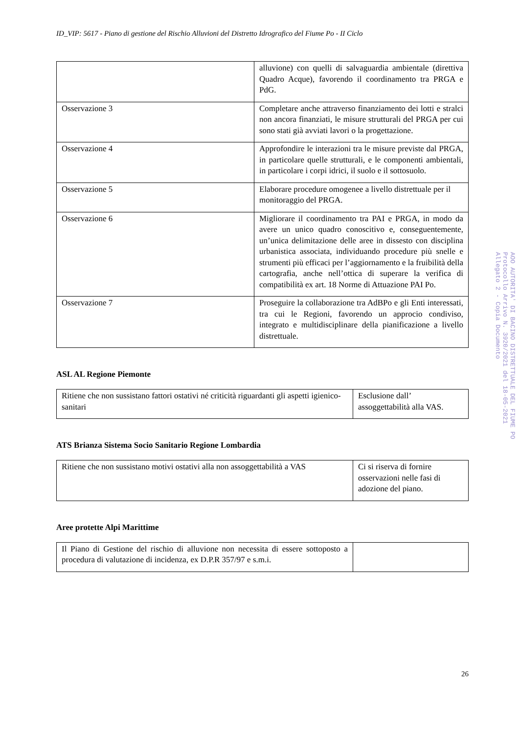ID_VIP: 5617 - Piano di gestione del Rischio Alluvioni del Distretto Idrografico del Fiume Po - II Ciclo
| | alluvione) con quelli di salvaguardia ambientale (direttiva Quadro Acque), favorendo il coordinamento tra PRGA e PdG. |
| Osservazione 3 | Completare anche attraverso finanziamento dei lotti e stralci non ancora finanziati, le misure strutturali del PRGA per cui sono stati già avviati lavori o la progettazione. |
| Osservazione 4 | Approfondire le interazioni tra le misure previste dal PRGA, in particolare quelle strutturali, e le componenti ambientali, in particolare i corpi idrici, il suolo e il sottosuolo. |
| Osservazione 5 | Elaborare procedure omogenee a livello distrettuale per il monitoraggio del PRGA. |
| Osservazione 6 | Migliorare il coordinamento tra PAI e PRGA, in modo da avere un unico quadro conoscitivo e, conseguentemente, un’unica delimitazione delle aree in dissesto con disciplina urbanistica associata, individuando procedure più snelle e strumenti più efficaci per l’aggiornamento e la fruibilità della cartografia, anche nell’ottica di superare la verifica di compatibilità ex art. 18 Norme di Attuazione PAI Po. |
| Osservazione 7 | Proseguire la collaborazione tra AdBPo e gli Enti interessati, tra cui le Regioni, favorendo un approcio condiviso, integrato e multidisciplinare della pianificazione a livello distrettuale. |
ASL AL Regione Piemonte
| Ritiene che non sussistano fattori ostativi né criticità riguardanti gli aspetti igienico-sanitari | Esclusione dall’ assoggettabilità alla VAS. |
ATS Brianza Sistema Socio Sanitario Regione Lombardia
| Ritiene che non sussistano motivi ostativi alla non assoggettabilità a VAS | Ci si riserva di fornire osservazioni nelle fasi di adozione del piano. |
Aree protette Alpi Marittime
| Il Piano di Gestione del rischio di alluvione non necessita di essere sottoposto a procedura di valutazione di incidenza, ex D.P.R 357/97 e s.m.i. | |
26
AOO AUTORITA' DI BACINO DISTRETTUALE DEL FIUME PO
Protocollo Arrivo N. 3920/2021 del 18-05-2021
Allegato 2 - Copia Documento